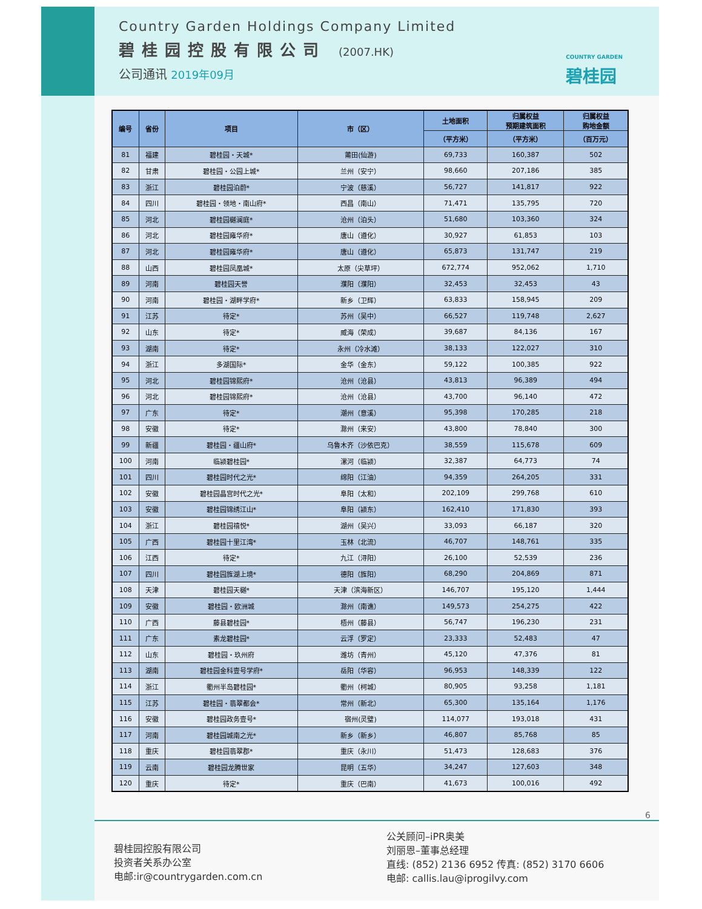Country Garden Holdings Company Limited
碧桂园控股有限公司 (2007.HK)
公司通讯 2019年09月
COUNTRY GARDEN
碧桂园
| 编号 | 省份 | 项目 | 市（区） | 土地面积 | 归属权益 预期建筑面积 | 归属权益 购地金额 |
| --- | --- | --- | --- | --- | --- | --- |
| | | | | （平方米） | （平方米） | （百万元） |
| 81 | 福建 | 碧桂园・天城* | 莆田(仙游) | 69,733 | 160,387 | 502 |
| 82 | 甘肃 | 碧桂园・公园上城* | 兰州（安宁） | 98,660 | 207,186 | 385 |
| 83 | 浙江 | 碧桂园泊蔚* | 宁波（慈溪） | 56,727 | 141,817 | 922 |
| 84 | 四川 | 碧桂园・领地・南山府* | 西昌（南山） | 71,471 | 135,795 | 720 |
| 85 | 河北 | 碧桂园樾澜庭* | 沧州（泊头） | 51,680 | 103,360 | 324 |
| 86 | 河北 | 碧桂园雍华府* | 唐山（遵化） | 30,927 | 61,853 | 103 |
| 87 | 河北 | 碧桂园雍华府* | 唐山（遵化） | 65,873 | 131,747 | 219 |
| 88 | 山西 | 碧桂园凤凰城* | 太原（尖草坪） | 672,774 | 952,062 | 1,710 |
| 89 | 河南 | 碧桂园天誉 | 濮阳（濮阳） | 32,453 | 32,453 | 43 |
| 90 | 河南 | 碧桂园・湖畔学府* | 新乡（卫辉） | 63,833 | 158,945 | 209 |
| 91 | 江苏 | 待定* | 苏州（吴中） | 66,527 | 119,748 | 2,627 |
| 92 | 山东 | 待定* | 威海（荣成） | 39,687 | 84,136 | 167 |
| 93 | 湖南 | 待定* | 永州（冷水滩） | 38,133 | 122,027 | 310 |
| 94 | 浙江 | 多湖国际* | 金华（金东） | 59,122 | 100,385 | 922 |
| 95 | 河北 | 碧桂园锦熙府* | 沧州（沧县） | 43,813 | 96,389 | 494 |
| 96 | 河北 | 碧桂园锦熙府* | 沧州（沧县） | 43,700 | 96,140 | 472 |
| 97 | 广东 | 待定* | 潮州（意溪） | 95,398 | 170,285 | 218 |
| 98 | 安徽 | 待定* | 滁州（来安） | 43,800 | 78,840 | 300 |
| 99 | 新疆 | 碧桂园・疆山府* | 乌鲁木齐（沙依巴克） | 38,559 | 115,678 | 609 |
| 100 | 河南 | 临颍碧桂园* | 漯河（临颍） | 32,387 | 64,773 | 74 |
| 101 | 四川 | 碧桂园时代之光* | 绵阳（江油） | 94,359 | 264,205 | 331 |
| 102 | 安徽 | 碧桂园晶宫时代之光* | 阜阳（太和） | 202,109 | 299,768 | 610 |
| 103 | 安徽 | 碧桂园锦绣江山* | 阜阳（颍东） | 162,410 | 171,830 | 393 |
| 104 | 浙江 | 碧桂园禧悦* | 湖州（吴兴） | 33,093 | 66,187 | 320 |
| 105 | 广西 | 碧桂园十里江湾* | 玉林（北流） | 46,707 | 148,761 | 335 |
| 106 | 江西 | 待定* | 九江（浔阳） | 26,100 | 52,539 | 236 |
| 107 | 四川 | 碧桂园旌湖上境* | 德阳（旌阳） | 68,290 | 204,869 | 871 |
| 108 | 天津 | 碧桂园天樾* | 天津（滨海新区） | 146,707 | 195,120 | 1,444 |
| 109 | 安徽 | 碧桂园・欧洲城 | 滁州（南谯） | 149,573 | 254,275 | 422 |
| 110 | 广西 | 藤县碧桂园* | 梧州（藤县） | 56,747 | 196,230 | 231 |
| 111 | 广东 | 素龙碧桂园* | 云浮（罗定） | 23,333 | 52,483 | 47 |
| 112 | 山东 | 碧桂园・玖州府 | 潍坊（青州） | 45,120 | 47,376 | 81 |
| 113 | 湖南 | 碧桂园金科壹号学府* | 岳阳（华容） | 96,953 | 148,339 | 122 |
| 114 | 浙江 | 衢州半岛碧桂园* | 衢州（柯城） | 80,905 | 93,258 | 1,181 |
| 115 | 江苏 | 碧桂园・翡翠都会* | 常州（新北） | 65,300 | 135,164 | 1,176 |
| 116 | 安徽 | 碧桂园政务壹号* | 宿州(灵璧) | 114,077 | 193,018 | 431 |
| 117 | 河南 | 碧桂园城南之光* | 新乡（新乡） | 46,807 | 85,768 | 85 |
| 118 | 重庆 | 碧桂园翡翠郡* | 重庆（永川） | 51,473 | 128,683 | 376 |
| 119 | 云南 | 碧桂园龙腾世家 | 昆明（五华） | 34,247 | 127,603 | 348 |
| 120 | 重庆 | 待定* | 重庆（巴南） | 41,673 | 100,016 | 492 |
6
碧桂园控股有限公司
投资者关系办公室
电邮:ir@countrygarden.com.cn
公关顾问–iPR奥美
刘丽恩–董事总经理
直线: (852) 2136 6952 传真: (852) 3170 6606
电邮: callis.lau@iprogilvy.com